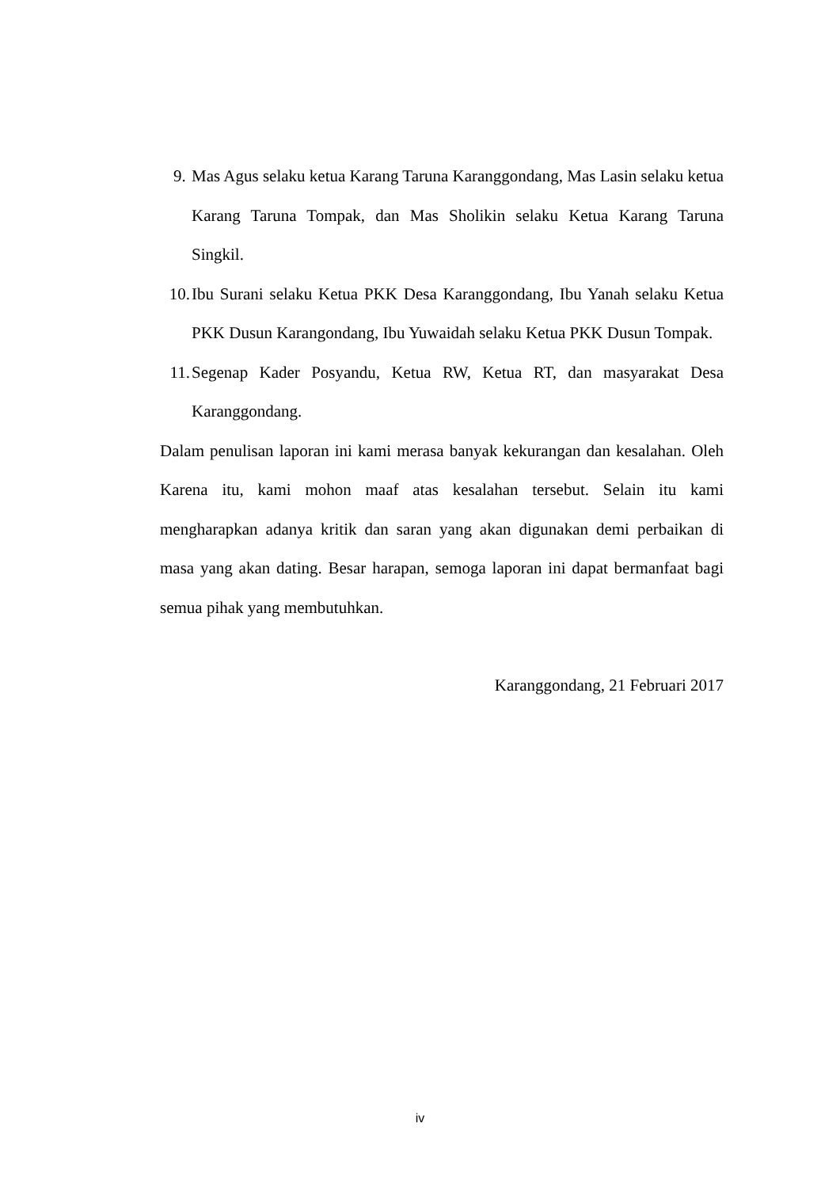9. Mas Agus selaku ketua Karang Taruna Karanggondang, Mas Lasin selaku ketua Karang Taruna Tompak, dan Mas Sholikin selaku Ketua Karang Taruna Singkil.
10. Ibu Surani selaku Ketua PKK Desa Karanggondang, Ibu Yanah selaku Ketua PKK Dusun Karangondang, Ibu Yuwaidah selaku Ketua PKK Dusun Tompak.
11. Segenap Kader Posyandu, Ketua RW, Ketua RT, dan masyarakat Desa Karanggondang.
Dalam penulisan laporan ini kami merasa banyak kekurangan dan kesalahan. Oleh Karena itu, kami mohon maaf atas kesalahan tersebut. Selain itu kami mengharapkan adanya kritik dan saran yang akan digunakan demi perbaikan di masa yang akan dating. Besar harapan, semoga laporan ini dapat bermanfaat bagi semua pihak yang membutuhkan.
Karanggondang, 21 Februari 2017
iv